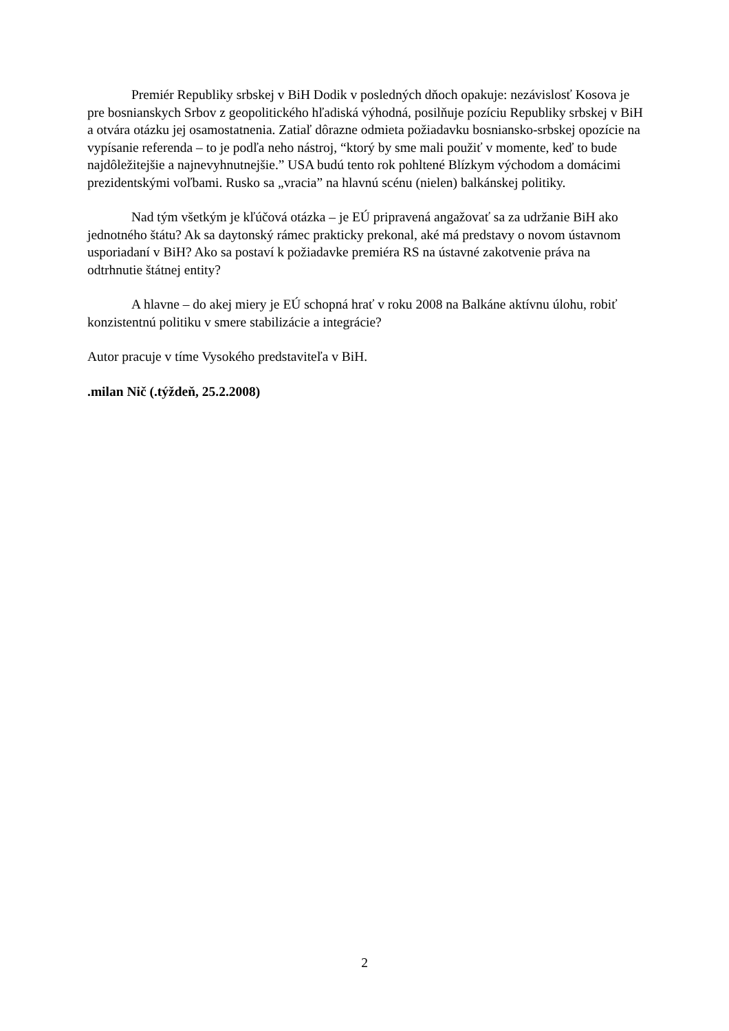Premiér Republiky srbskej v BiH Dodik v posledných dňoch opakuje: nezávislosť Kosova je pre bosnianskych Srbov z geopolitického hľadiská výhodná, posilňuje pozíciu Republiky srbskej v BiH a otvára otázku jej osamostatnenia. Zatiaľ dôrazne odmieta požiadavku bosniansko-srbskej opozície na vypísanie referenda – to je podľa neho nástroj, “ktorý by sme mali použiť v momente, keď to bude najdôležitejšie a najnevyhnutnejšie.” USA budú tento rok pohltené Blízkym východom a domácimi prezidentskými voľbami. Rusko sa „vracia” na hlavnú scénu (nielen) balkánskej politiky.
Nad tým všetkým je kľúčová otázka – je EÚ pripravená angažovať sa za udržanie BiH ako jednotného štátu? Ak sa daytonský rámec prakticky prekonal, aké má predstavy o novom ústavnom usporiadaní v BiH? Ako sa postaví k požiadavke premiéra RS na ústavné zakotvenie práva na odtrhnutie štátnej entity?
A hlavne – do akej miery je EÚ schopná hrať v roku 2008 na Balkáne aktívnu úlohu, robiť konzistentnú politiku v smere stabilizácie a integrácie?
Autor pracuje v tíme Vysokého predstaviteľa v BiH.
.milan Nič (.týždeň, 25.2.2008)
2